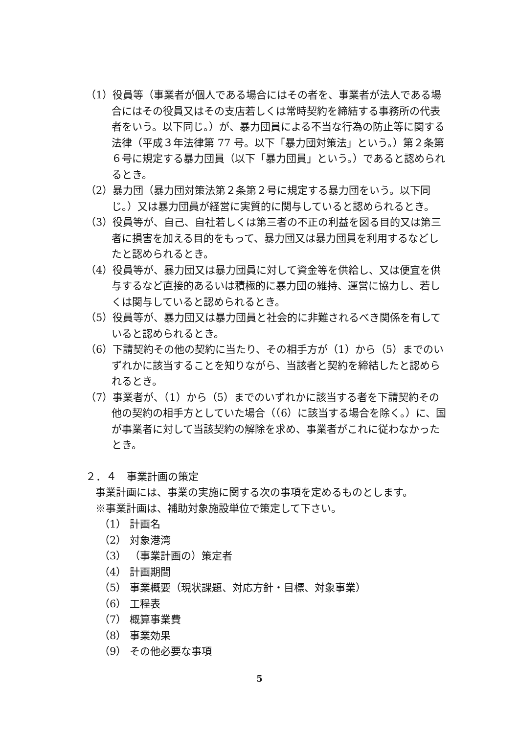（1）役員等（事業者が個人である場合にはその者を、事業者が法人である場合にはその役員又はその支店若しくは常時契約を締結する事務所の代表者をいう。以下同じ。）が、暴力団員による不当な行為の防止等に関する法律（平成３年法律第 77 号。以下「暴力団対策法」という。）第２条第６号に規定する暴力団員（以下「暴力団員」という。）であると認められるとき。
（2）暴力団（暴力団対策法第２条第２号に規定する暴力団をいう。以下同じ。）又は暴力団員が経営に実質的に関与していると認められるとき。
（3）役員等が、自己、自社若しくは第三者の不正の利益を図る目的又は第三者に損害を加える目的をもって、暴力団又は暴力団員を利用するなどしたと認められるとき。
（4）役員等が、暴力団又は暴力団員に対して資金等を供給し、又は便宜を供与するなど直接的あるいは積極的に暴力団の維持、運営に協力し、若しくは関与していると認められるとき。
（5）役員等が、暴力団又は暴力団員と社会的に非難されるべき関係を有していると認められるとき。
（6）下請契約その他の契約に当たり、その相手方が（1）から（5）までのいずれかに該当することを知りながら、当該者と契約を締結したと認められるとき。
（7）事業者が、（1）から（5）までのいずれかに該当する者を下請契約その他の契約の相手方としていた場合（（6）に該当する場合を除く。）に、国が事業者に対して当該契約の解除を求め、事業者がこれに従わなかったとき。
２．４　事業計画の策定
事業計画には、事業の実施に関する次の事項を定めるものとします。
※事業計画は、補助対象施設単位で策定して下さい。
（1） 計画名
（2） 対象港湾
（3） （事業計画の）策定者
（4） 計画期間
（5） 事業概要（現状課題、対応方針・目標、対象事業）
（6） 工程表
（7） 概算事業費
（8） 事業効果
（9） その他必要な事項
5